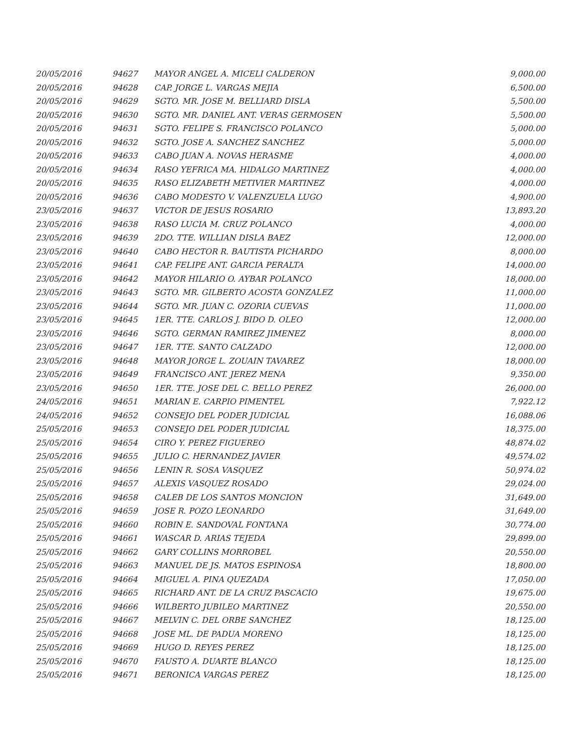| 20/05/2016 | 94627 | MAYOR ANGEL A. MICELI CALDERON | 9,000.00 |
| 20/05/2016 | 94628 | CAP. JORGE L. VARGAS MEJIA | 6,500.00 |
| 20/05/2016 | 94629 | SGTO. MR. JOSE M. BELLIARD DISLA | 5,500.00 |
| 20/05/2016 | 94630 | SGTO. MR. DANIEL ANT. VERAS GERMOSEN | 5,500.00 |
| 20/05/2016 | 94631 | SGTO. FELIPE S. FRANCISCO POLANCO | 5,000.00 |
| 20/05/2016 | 94632 | SGTO. JOSE A. SANCHEZ SANCHEZ | 5,000.00 |
| 20/05/2016 | 94633 | CABO JUAN A. NOVAS HERASME | 4,000.00 |
| 20/05/2016 | 94634 | RASO YEFRICA MA. HIDALGO MARTINEZ | 4,000.00 |
| 20/05/2016 | 94635 | RASO ELIZABETH METIVIER MARTINEZ | 4,000.00 |
| 20/05/2016 | 94636 | CABO MODESTO V. VALENZUELA LUGO | 4,900.00 |
| 23/05/2016 | 94637 | VICTOR DE JESUS ROSARIO | 13,893.20 |
| 23/05/2016 | 94638 | RASO LUCIA M. CRUZ POLANCO | 4,000.00 |
| 23/05/2016 | 94639 | 2DO. TTE. WILLIAN DISLA BAEZ | 12,000.00 |
| 23/05/2016 | 94640 | CABO HECTOR R. BAUTISTA PICHARDO | 8,000.00 |
| 23/05/2016 | 94641 | CAP. FELIPE ANT. GARCIA PERALTA | 14,000.00 |
| 23/05/2016 | 94642 | MAYOR HILARIO O. AYBAR POLANCO | 18,000.00 |
| 23/05/2016 | 94643 | SGTO. MR. GILBERTO ACOSTA GONZALEZ | 11,000.00 |
| 23/05/2016 | 94644 | SGTO. MR. JUAN C. OZORIA CUEVAS | 11,000.00 |
| 23/05/2016 | 94645 | 1ER. TTE. CARLOS J. BIDO D. OLEO | 12,000.00 |
| 23/05/2016 | 94646 | SGTO. GERMAN RAMIREZ JIMENEZ | 8,000.00 |
| 23/05/2016 | 94647 | 1ER. TTE. SANTO CALZADO | 12,000.00 |
| 23/05/2016 | 94648 | MAYOR JORGE L. ZOUAIN TAVAREZ | 18,000.00 |
| 23/05/2016 | 94649 | FRANCISCO ANT. JEREZ MENA | 9,350.00 |
| 23/05/2016 | 94650 | 1ER. TTE. JOSE DEL C. BELLO PEREZ | 26,000.00 |
| 24/05/2016 | 94651 | MARIAN E. CARPIO PIMENTEL | 7,922.12 |
| 24/05/2016 | 94652 | CONSEJO DEL PODER JUDICIAL | 16,088.06 |
| 25/05/2016 | 94653 | CONSEJO DEL PODER JUDICIAL | 18,375.00 |
| 25/05/2016 | 94654 | CIRO Y. PEREZ FIGUEREO | 48,874.02 |
| 25/05/2016 | 94655 | JULIO C. HERNANDEZ JAVIER | 49,574.02 |
| 25/05/2016 | 94656 | LENIN R. SOSA VASQUEZ | 50,974.02 |
| 25/05/2016 | 94657 | ALEXIS VASQUEZ ROSADO | 29,024.00 |
| 25/05/2016 | 94658 | CALEB DE LOS SANTOS MONCION | 31,649.00 |
| 25/05/2016 | 94659 | JOSE R. POZO LEONARDO | 31,649.00 |
| 25/05/2016 | 94660 | ROBIN E. SANDOVAL FONTANA | 30,774.00 |
| 25/05/2016 | 94661 | WASCAR D. ARIAS TEJEDA | 29,899.00 |
| 25/05/2016 | 94662 | GARY COLLINS MORROBEL | 20,550.00 |
| 25/05/2016 | 94663 | MANUEL DE JS. MATOS ESPINOSA | 18,800.00 |
| 25/05/2016 | 94664 | MIGUEL A. PINA QUEZADA | 17,050.00 |
| 25/05/2016 | 94665 | RICHARD ANT. DE LA CRUZ PASCACIO | 19,675.00 |
| 25/05/2016 | 94666 | WILBERTO JUBILEO MARTINEZ | 20,550.00 |
| 25/05/2016 | 94667 | MELVIN C. DEL ORBE SANCHEZ | 18,125.00 |
| 25/05/2016 | 94668 | JOSE ML. DE PADUA MORENO | 18,125.00 |
| 25/05/2016 | 94669 | HUGO D. REYES PEREZ | 18,125.00 |
| 25/05/2016 | 94670 | FAUSTO A. DUARTE BLANCO | 18,125.00 |
| 25/05/2016 | 94671 | BERONICA VARGAS PEREZ | 18,125.00 |